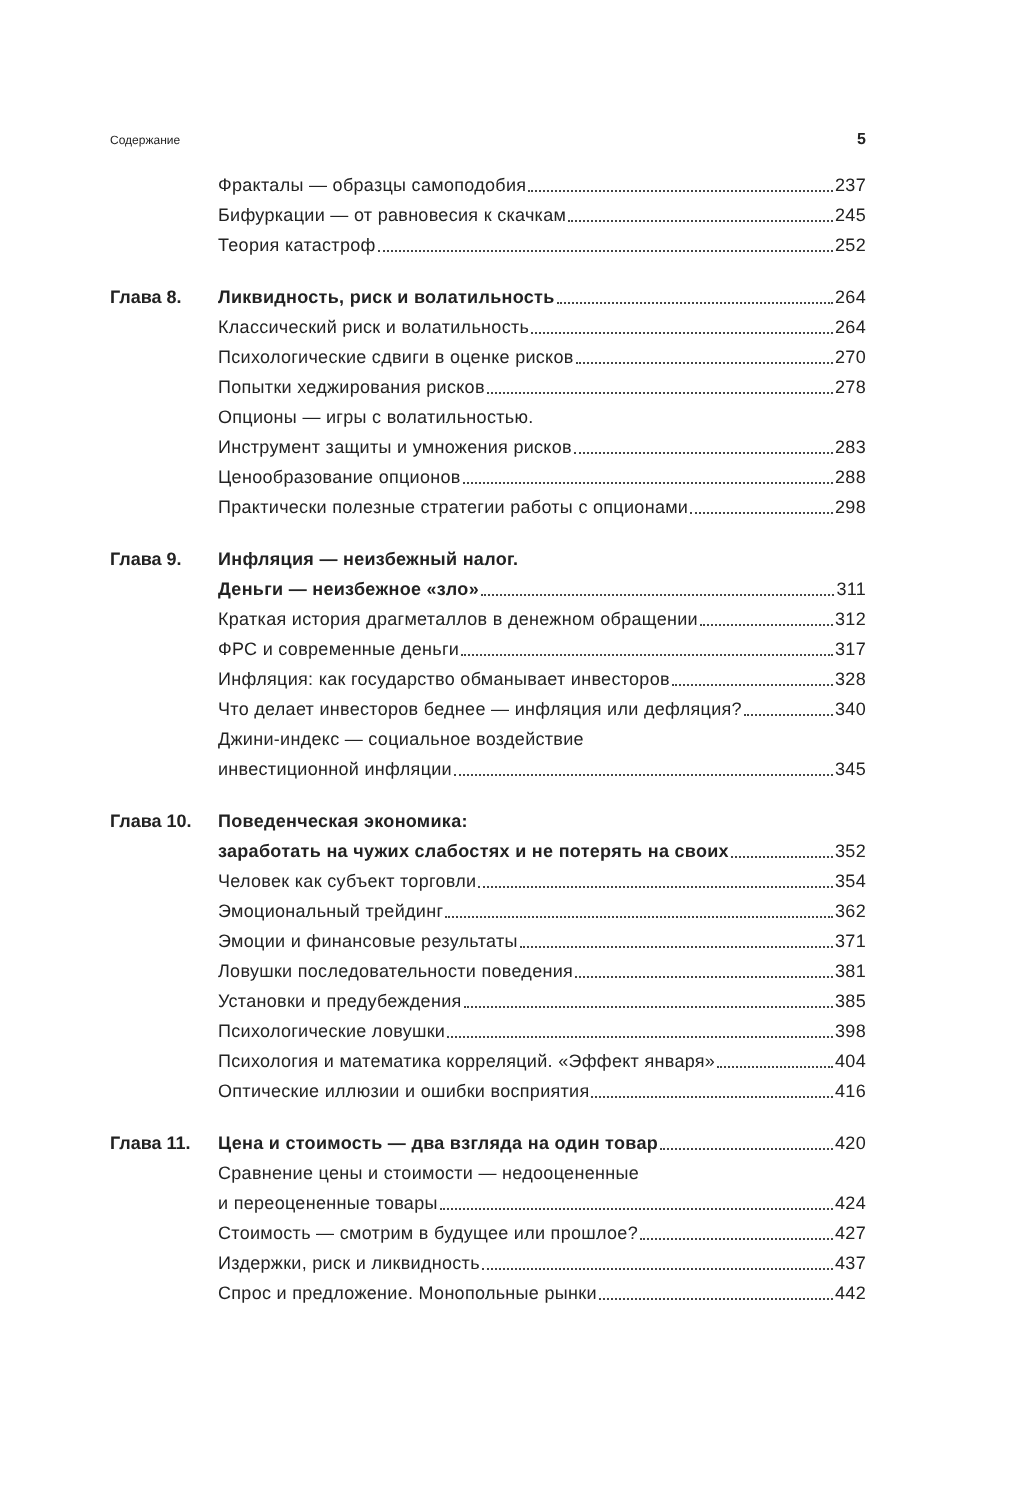Содержание 5
Фракталы — образцы самоподобия 237
Бифуркации — от равновесия к скачкам 245
Теория катастроф 252
Глава 8. Ликвидность, риск и волатильность 264
Классический риск и волатильность 264
Психологические сдвиги в оценке рисков 270
Попытки хеджирования рисков 278
Опционы — игры с волатильностью.
Инструмент защиты и умножения рисков 283
Ценообразование опционов 288
Практически полезные стратегии работы с опционами 298
Глава 9. Инфляция — неизбежный налог.
Деньги — неизбежное «зло» 311
Краткая история драгметаллов в денежном обращении 312
ФРС и современные деньги 317
Инфляция: как государство обманывает инвесторов 328
Что делает инвесторов беднее — инфляция или дефляция? 340
Джини-индекс — социальное воздействие
инвестиционной инфляции 345
Глава 10. Поведенческая экономика:
заработать на чужих слабостях и не потерять на своих 352
Человек как субъект торговли 354
Эмоциональный трейдинг 362
Эмоции и финансовые результаты 371
Ловушки последовательности поведения 381
Установки и предубеждения 385
Психологические ловушки 398
Психология и математика корреляций. «Эффект января» 404
Оптические иллюзии и ошибки восприятия 416
Глава 11. Цена и стоимость — два взгляда на один товар 420
Сравнение цены и стоимости — недооцененные
и переоцененные товары 424
Стоимость — смотрим в будущее или прошлое? 427
Издержки, риск и ликвидность 437
Спрос и предложение. Монопольные рынки 442